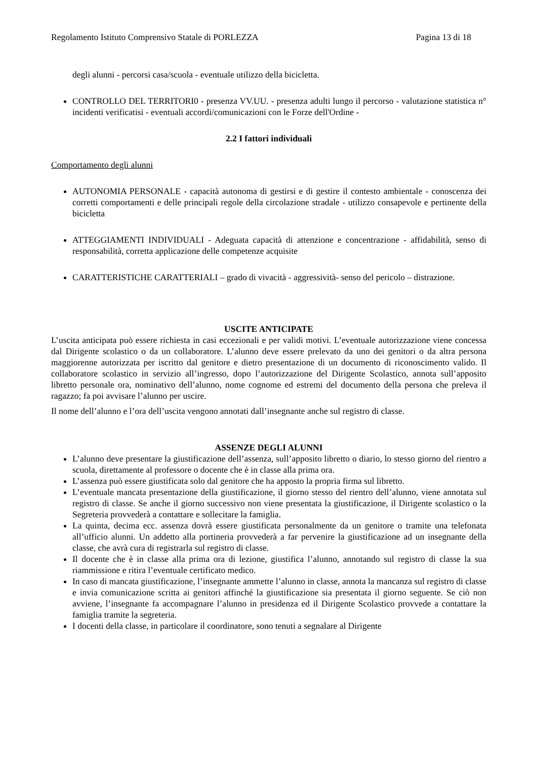Regolamento Istituto Comprensivo Statale di PORLEZZA Pagina 13 di 18
degli alunni - percorsi casa/scuola - eventuale utilizzo della bicicletta.
CONTROLLO DEL TERRITORI0 - presenza VV.UU. - presenza adulti lungo il percorso - valutazione statistica n° incidenti verificatisi - eventuali accordi/comunicazioni con le Forze dell'Ordine -
2.2 I fattori individuali
Comportamento degli alunni
AUTONOMIA PERSONALE - capacità autonoma di gestirsi e di gestire il contesto ambientale - conoscenza dei corretti comportamenti e delle principali regole della circolazione stradale - utilizzo consapevole e pertinente della bicicletta
ATTEGGIAMENTI INDIVIDUALI - Adeguata capacità di attenzione e concentrazione - affidabilità, senso di responsabilità, corretta applicazione delle competenze acquisite
CARATTERISTICHE CARATTERIALI – grado di vivacità - aggressività- senso del pericolo – distrazione.
USCITE ANTICIPATE
L’uscita anticipata può essere richiesta in casi eccezionali e per validi motivi. L’eventuale autorizzazione viene concessa dal Dirigente scolastico o da un collaboratore. L’alunno deve essere prelevato da uno dei genitori o da altra persona maggiorenne autorizzata per iscritto dal genitore e dietro presentazione di un documento di riconoscimento valido. Il collaboratore scolastico in servizio all’ingresso, dopo l’autorizzazione del Dirigente Scolastico, annota sull’apposito libretto personale ora, nominativo dell’alunno, nome cognome ed estremi del documento della persona che preleva il ragazzo; fa poi avvisare l’alunno per uscire.
Il nome dell’alunno e l’ora dell’uscita vengono annotati dall’insegnante anche sul registro di classe.
ASSENZE DEGLI ALUNNI
L’alunno deve presentare la giustificazione dell’assenza, sull’apposito libretto o diario, lo stesso giorno del rientro a scuola, direttamente al professore o docente che è in classe alla prima ora.
L’assenza può essere giustificata solo dal genitore che ha apposto la propria firma sul libretto.
L’eventuale mancata presentazione della giustificazione, il giorno stesso del rientro dell’alunno, viene annotata sul registro di classe. Se anche il giorno successivo non viene presentata la giustificazione, il Dirigente scolastico o la Segreteria provvederà a contattare e sollecitare la famiglia.
La quinta, decima ecc. assenza dovrà essere giustificata personalmente da un genitore o tramite una telefonata all’ufficio alunni. Un addetto alla portineria provvederà a far pervenire la giustificazione ad un insegnante della classe, che avrà cura di registrarla sul registro di classe.
Il docente che è in classe alla prima ora di lezione, giustifica l’alunno, annotando sul registro di classe la sua riammissione e ritira l’eventuale certificato medico.
In caso di mancata giustificazione, l’insegnante ammette l’alunno in classe, annota la mancanza sul registro di classe e invia comunicazione scritta ai genitori affinché la giustificazione sia presentata il giorno seguente. Se ciò non avviene, l’insegnante fa accompagnare l’alunno in presidenza ed il Dirigente Scolastico provvede a contattare la famiglia tramite la segreteria.
I docenti della classe, in particolare il coordinatore, sono tenuti a segnalare al Dirigente